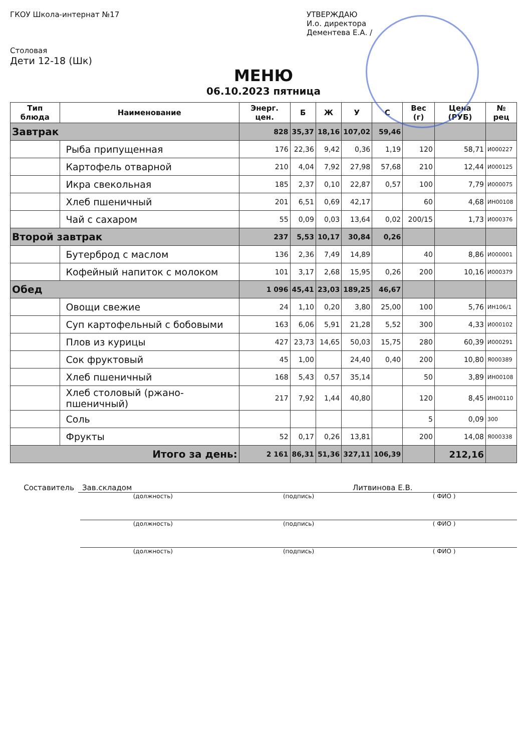ГКОУ Школа-интернат №17
Столовая
Дети 12-18 (Шк)
УТВЕРЖДАЮ
И.о. директора
Дементева Е.А. /
МЕНЮ
06.10.2023 пятница
| Тип блюда | Наименование | Энерг. цен. | Б | Ж | У | С | Вес (г) | Цена (РУБ) | № рец |
| --- | --- | --- | --- | --- | --- | --- | --- | --- | --- |
| Завтрак | | 828 | 35,37 | 18,16 | 107,02 | 59,46 | | | |
| | Рыба припущенная | 176 | 22,36 | 9,42 | 0,36 | 1,19 | 120 | 58,71 | И000227 |
| | Картофель отварной | 210 | 4,04 | 7,92 | 27,98 | 57,68 | 210 | 12,44 | И000125 |
| | Икра свекольная | 185 | 2,37 | 0,10 | 22,87 | 0,57 | 100 | 7,79 | И000075 |
| | Хлеб пшеничный | 201 | 6,51 | 0,69 | 42,17 | | 60 | 4,68 | ИН00108 |
| | Чай с сахаром | 55 | 0,09 | 0,03 | 13,64 | 0,02 | 200/15 | 1,73 | И000376 |
| Второй завтрак | | 237 | 5,53 | 10,17 | 30,84 | 0,26 | | | |
| | Бутерброд с маслом | 136 | 2,36 | 7,49 | 14,89 | | 40 | 8,86 | И000001 |
| | Кофейный напиток с молоком | 101 | 3,17 | 2,68 | 15,95 | 0,26 | 200 | 10,16 | И000379 |
| Обед | | 1 096 | 45,41 | 23,03 | 189,25 | 46,67 | | | |
| | Овощи свежие | 24 | 1,10 | 0,20 | 3,80 | 25,00 | 100 | 5,76 | ИН106/1 |
| | Суп картофельный с бобовыми | 163 | 6,06 | 5,91 | 21,28 | 5,52 | 300 | 4,33 | И000102 |
| | Плов из курицы | 427 | 23,73 | 14,65 | 50,03 | 15,75 | 280 | 60,39 | И000291 |
| | Сок фруктовый | 45 | 1,00 | | 24,40 | 0,40 | 200 | 10,80 | Я000389 |
| | Хлеб пшеничный | 168 | 5,43 | 0,57 | 35,14 | | 50 | 3,89 | ИН00108 |
| | Хлеб столовый (ржано-пшеничный) | 217 | 7,92 | 1,44 | 40,80 | | 120 | 8,45 | ИН00110 |
| | Соль | | | | | | 5 | 0,09 | 300 |
| | Фрукты | 52 | 0,17 | 0,26 | 13,81 | | 200 | 14,08 | Я000338 |
| Итого за день: | | 2 161 | 86,31 | 51,36 | 327,11 | 106,39 | | 212,16 | |
Составитель Зав.складом Литвинова Е.В.
(должность) (подпись) ( ФИО )
(должность) (подпись) ( ФИО )
(должность) (подпись) ( ФИО )